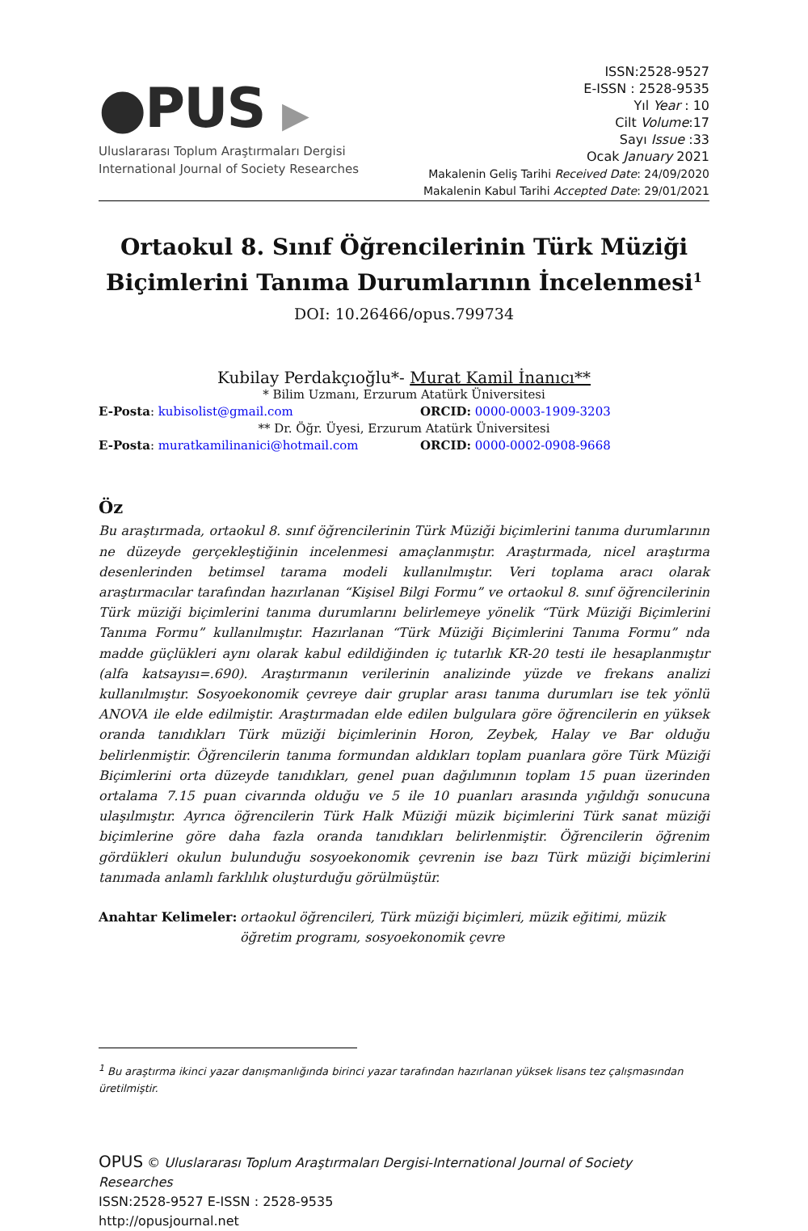●PUS ▶
Uluslararası Toplum Araştırmaları Dergisi
International Journal of Society Researches
ISSN:2528-9527
E-ISSN : 2528-9535
Yıl Year : 10
Cilt Volume:17
Sayı Issue :33
Ocak January 2021
Makalenin Geliş Tarihi Received Date: 24/09/2020
Makalenin Kabul Tarihi Accepted Date: 29/01/2021
Ortaokul 8. Sınıf Öğrencilerinin Türk Müziği Biçimlerini Tanıma Durumlarının İncelenmesi<sup>1</sup>
DOI: 10.26466/opus.799734
Kubilay Perdakçıoğlu*- Murat Kamil İnanıcı**
* Bilim Uzmanı, Erzurum Atatürk Üniversitesi
E-Posta: kubisolist@gmail.com ORCID: 0000-0003-1909-3203
** Dr. Öğr. Üyesi, Erzurum Atatürk Üniversitesi
E-Posta: muratkamilinanici@hotmail.com ORCID: 0000-0002-0908-9668
Öz
Bu araştırmada, ortaokul 8. sınıf öğrencilerinin Türk Müziği biçimlerini tanıma durumlarının ne düzeyde gerçekleştiğinin incelenmesi amaçlanmıştır. Araştırmada, nicel araştırma desenlerinden betimsel tarama modeli kullanılmıştır. Veri toplama aracı olarak araştırmacılar tarafından hazırlanan “Kişisel Bilgi Formu” ve ortaokul 8. sınıf öğrencilerinin Türk müziği biçimlerini tanıma durumlarını belirlemeye yönelik “Türk Müziği Biçimlerini Tanıma Formu” kullanılmıştır. Hazırlanan “Türk Müziği Biçimlerini Tanıma Formu” nda madde güçlükleri aynı olarak kabul edildiğinden iç tutarlık KR-20 testi ile hesaplanmıştır (alfa katsayısı=.690). Araştırmanın verilerinin analizinde yüzde ve frekans analizi kullanılmıştır. Sosyoekonomik çevreye dair gruplar arası tanıma durumları ise tek yönlü ANOVA ile elde edilmiştir. Araştırmadan elde edilen bulgulara göre öğrencilerin en yüksek oranda tanıdıkları Türk müziği biçimlerinin Horon, Zeybek, Halay ve Bar olduğu belirlenmiştir. Öğrencilerin tanıma formundan aldıkları toplam puanlara göre Türk Müziği Biçimlerini orta düzeyde tanıdıkları, genel puan dağılımının toplam 15 puan üzerinden ortalama 7.15 puan civarında olduğu ve 5 ile 10 puanları arasında yığıldığı sonucuna ulaşılmıştır. Ayrıca öğrencilerin Türk Halk Müziği müzik biçimlerini Türk sanat müziği biçimlerine göre daha fazla oranda tanıdıkları belirlenmiştir. Öğrencilerin öğrenim gördükleri okulun bulunduğu sosyoekonomik çevrenin ise bazı Türk müziği biçimlerini tanımada anlamlı farklılık oluşturduğu görülmüştür.
Anahtar Kelimeler: ortaokul öğrencileri, Türk müziği biçimleri, müzik eğitimi, müzik öğretim programı, sosyoekonomik çevre
<sup>1</sup> Bu araştırma ikinci yazar danışmanlığında birinci yazar tarafından hazırlanan yüksek lisans tez çalışmasından üretilmiştir.
OPUS © Uluslararası Toplum Araştırmaları Dergisi-International Journal of Society Researches
ISSN:2528-9527 E-ISSN : 2528-9535
http://opusjournal.net